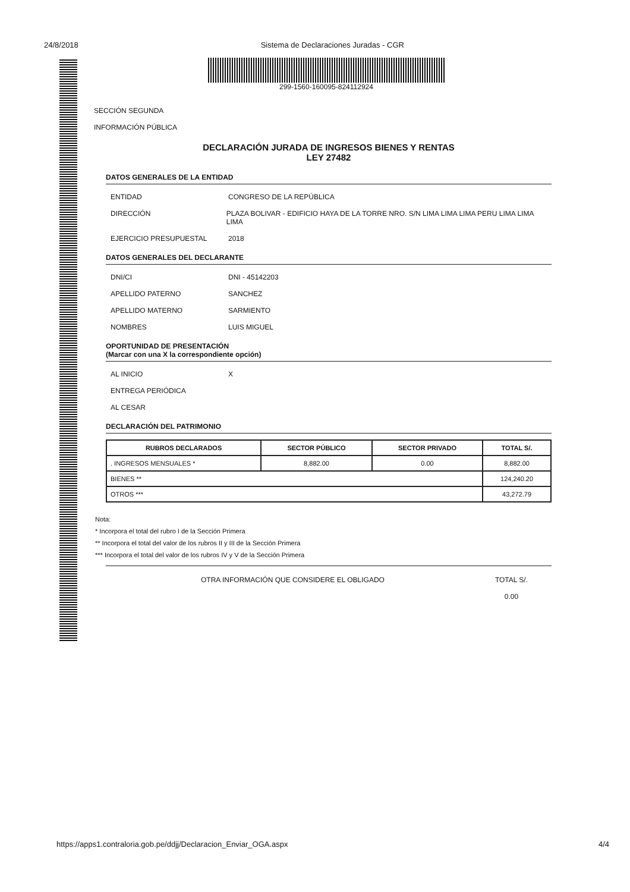24/8/2018 Sistema de Declaraciones Juradas - CGR
299-1560-160095-824112924
SECCIÓN SEGUNDA
INFORMACIÓN PÚBLICA
DECLARACIÓN JURADA DE INGRESOS BIENES Y RENTAS
LEY 27482
DATOS GENERALES DE LA ENTIDAD
ENTIDAD CONGRESO DE LA REPÚBLICA
DIRECCIÓN PLAZA BOLIVAR - EDIFICIO HAYA DE LA TORRE NRO. S/N LIMA LIMA LIMA PERU LIMA LIMA LIMA
EJERCICIO PRESUPUESTAL 2018
DATOS GENERALES DEL DECLARANTE
DNI/CI DNI - 45142203
APELLIDO PATERNO SANCHEZ
APELLIDO MATERNO SARMIENTO
NOMBRES LUIS MIGUEL
OPORTUNIDAD DE PRESENTACIÓN
(Marcar con una X la correspondiente opción)
AL INICIO X
ENTREGA PERIÓDICA
AL CESAR
DECLARACIÓN DEL PATRIMONIO
| RUBROS DECLARADOS | SECTOR PÚBLICO | SECTOR PRIVADO | TOTAL S/. |
| --- | --- | --- | --- |
| . INGRESOS MENSUALES * | 8,882.00 | 0.00 | 8,882.00 |
| BIENES ** | | | 124,240.20 |
| OTROS *** | | | 43,272.79 |
Nota:
* Incorpora el total del rubro I de la Sección Primera
** Incorpora el total del valor de los rubros II y III de la Sección Primera
*** Incorpora el total del valor de los rubros IV y V de la Sección Primera
OTRA INFORMACIÓN QUE CONSIDERE EL OBLIGADO TOTAL S/.
0.00
https://apps1.contraloria.gob.pe/ddjj/Declaracion_Enviar_OGA.aspx 4/4